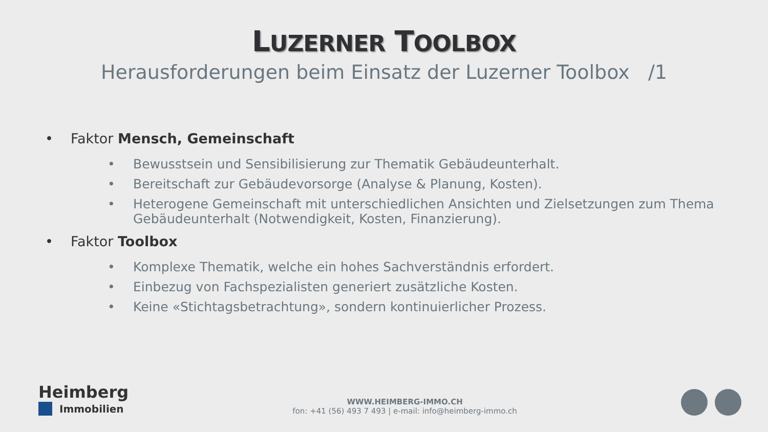LUZERNER TOOLBOX
Herausforderungen beim Einsatz der Luzerner Toolbox /1
• Faktor Mensch, Gemeinschaft
• Bewusstsein und Sensibilisierung zur Thematik Gebäudeunterhalt.
• Bereitschaft zur Gebäudevorsorge (Analyse & Planung, Kosten).
• Heterogene Gemeinschaft mit unterschiedlichen Ansichten und Zielsetzungen zum Thema Gebäudeunterhalt (Notwendigkeit, Kosten, Finanzierung).
• Faktor Toolbox
• Komplexe Thematik, welche ein hohes Sachverständnis erfordert.
• Einbezug von Fachspezialisten generiert zusätzliche Kosten.
• Keine «Stichtagsbetrachtung», sondern kontinuierlicher Prozess.
Heimberg
Immobilien
WWW.HEIMBERG-IMMO.CH
fon: +41 (56) 493 7 493 | e-mail: info@heimberg-immo.ch